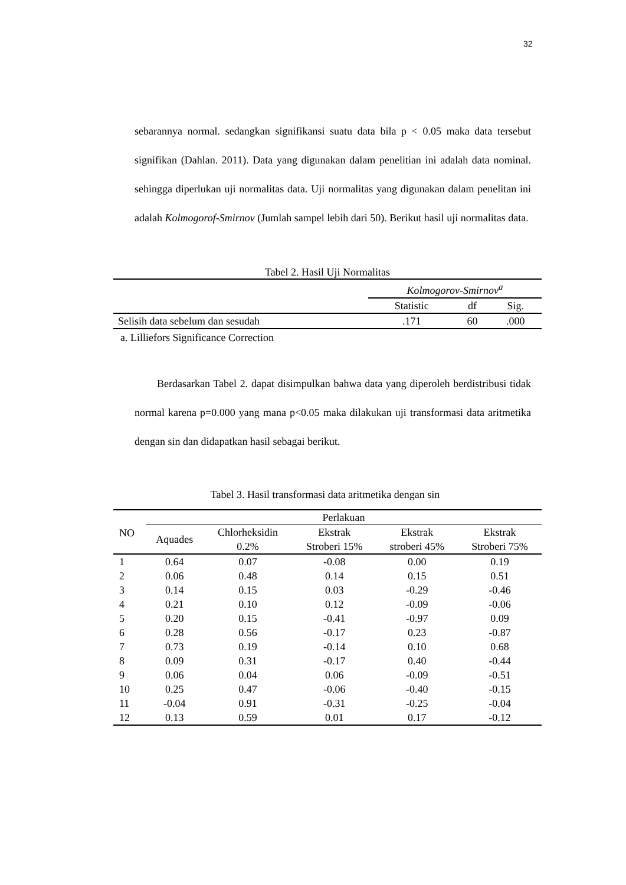32
sebarannya normal. sedangkan signifikansi suatu data bila p < 0.05 maka data tersebut signifikan (Dahlan. 2011). Data yang digunakan dalam penelitian ini adalah data nominal. sehingga diperlukan uji normalitas data. Uji normalitas yang digunakan dalam penelitan ini adalah Kolmogorof-Smirnov (Jumlah sampel lebih dari 50). Berikut hasil uji normalitas data.
Tabel 2. Hasil Uji Normalitas
| | Kolmogorov-Smirnov<sup>a</sup> | | |
| --- | --- | --- | --- |
| | Statistic | df | Sig. |
| Selisih data sebelum dan sesudah | .171 | 60 | .000 |
a. Lilliefors Significance Correction
Berdasarkan Tabel 2. dapat disimpulkan bahwa data yang diperoleh berdistribusi tidak normal karena p=0.000 yang mana p<0.05 maka dilakukan uji transformasi data aritmetika dengan sin dan didapatkan hasil sebagai berikut.
Tabel 3. Hasil transformasi data aritmetika dengan sin
| NO | Perlakuan | | | | |
| --- | --- | --- | --- | --- | --- |
| | Aquades | Chlorheksidin 0.2% | Ekstrak Stroberi 15% | Ekstrak stroberi 45% | Ekstrak Stroberi 75% |
| 1 | 0.64 | 0.07 | -0.08 | 0.00 | 0.19 |
| 2 | 0.06 | 0.48 | 0.14 | 0.15 | 0.51 |
| 3 | 0.14 | 0.15 | 0.03 | -0.29 | -0.46 |
| 4 | 0.21 | 0.10 | 0.12 | -0.09 | -0.06 |
| 5 | 0.20 | 0.15 | -0.41 | -0.97 | 0.09 |
| 6 | 0.28 | 0.56 | -0.17 | 0.23 | -0.87 |
| 7 | 0.73 | 0.19 | -0.14 | 0.10 | 0.68 |
| 8 | 0.09 | 0.31 | -0.17 | 0.40 | -0.44 |
| 9 | 0.06 | 0.04 | 0.06 | -0.09 | -0.51 |
| 10 | 0.25 | 0.47 | -0.06 | -0.40 | -0.15 |
| 11 | -0.04 | 0.91 | -0.31 | -0.25 | -0.04 |
| 12 | 0.13 | 0.59 | 0.01 | 0.17 | -0.12 |